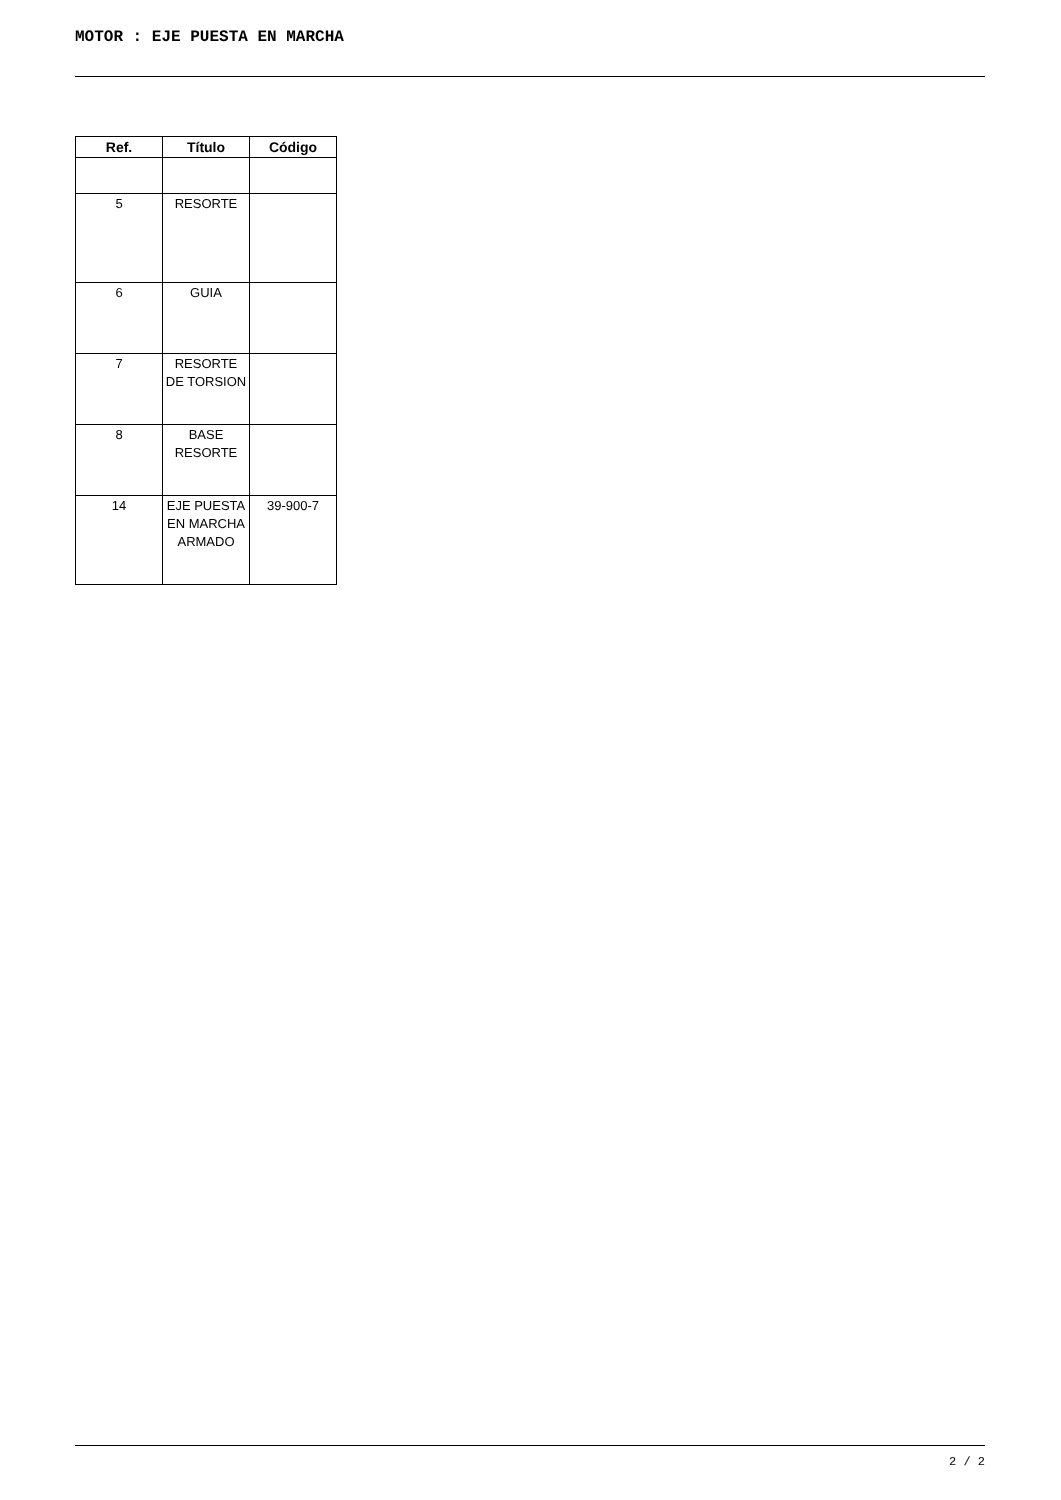MOTOR : EJE PUESTA EN MARCHA
| Ref. | Título | Código |
| --- | --- | --- |
| 5 | RESORTE | |
| 6 | GUIA | |
| 7 | RESORTE DE TORSION | |
| 8 | BASE RESORTE | |
| 14 | EJE PUESTA EN MARCHA ARMADO | 39-900-7 |
2 / 2